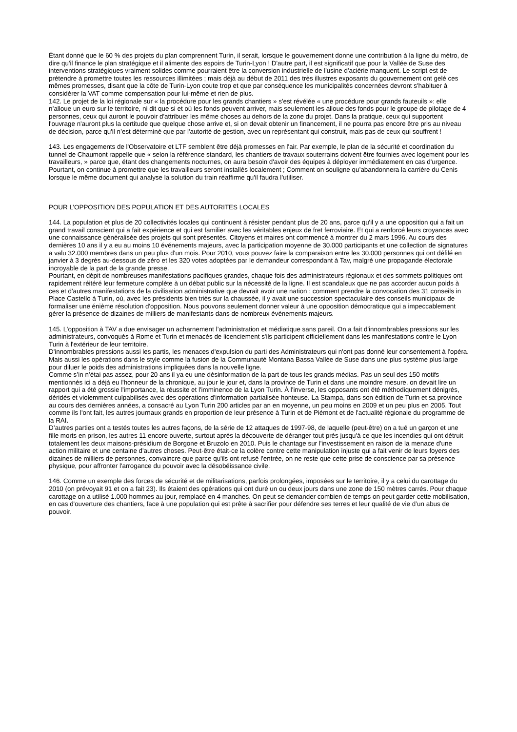Étant donné que le 60 % des projets du plan comprennent Turin, il serait, lorsque le gouvernement donne une contribution à la ligne du métro, de dire qu'il finance le plan stratégique et il alimente des espoirs de Turin-Lyon ! D'autre part, il est significatif que pour la Vallée de Suse des interventions stratégiques vraiment solides comme pourraient être la conversion industrielle de l'usine d'aciérie manquent. Le script est de prétendre à promettre toutes les ressources illimitées ; mais déjà au début de 2011 des très illustres exposants du gouvernement ont gelé ces mêmes promesses, disant que la côte de Turin-Lyon coute trop et que par conséquence les municipalités concernées devront s'habituer à considérer la VAT comme compensation pour lui-même et rien de plus.
142. Le projet de la loi régionale sur « la procédure pour les grands chantiers » s'est révélée « une procédure pour grands fauteuils »: elle n’alloue un euro sur le territoire, ni dit que si et où les fonds peuvent arriver, mais seulement les alloue des fonds pour le groupe de pilotage de 4 personnes, ceux qui auront le pouvoir d'attribuer les même choses au dehors de la zone du projet. Dans la pratique, ceux qui supportent l'ouvrage n'auront plus la certitude que quelque chose arrive et, si on devait obtenir un financement, il ne pourra pas encore être pris au niveau de décision, parce qu'il n’est déterminé que par l'autorité de gestion, avec un représentant qui construit, mais pas de ceux qui souffrent !
143. Les engagements de l'Observatoire et LTF semblent être déjà promesses en l'air. Par exemple, le plan de la sécurité et coordination du tunnel de Chaumont rappelle que « selon la référence standard, les chantiers de travaux souterrains doivent être fournies avec logement pour les travailleurs, » parce que, étant des changements nocturnes, on aura besoin d'avoir des équipes à déployer immédiatement en cas d'urgence. Pourtant, on continue à promettre que les travailleurs seront installés localement ; Comment on souligne qu’abandonnera la carrière du Cenis lorsque le même document qui analyse la solution du train réaffirme qu'il faudra l’utiliser.
POUR L’OPPOSITION DES POPULATION ET DES AUTORITES LOCALES
144. La population et plus de 20 collectivités locales qui continuent à résister pendant plus de 20 ans, parce qu'il y a une opposition qui a fait un grand travail conscient qui a fait expérience et qui est familier avec les véritables enjeux de fret ferroviaire. Et qui a renforcé leurs croyances avec une connaissance généralisée des projets qui sont présentés. Citoyens et maires ont commencé à montrer du 2 mars 1996. Au cours des dernières 10 ans il y a eu au moins 10 événements majeurs, avec la participation moyenne de 30.000 participants et une collection de signatures a valu 32.000 membres dans un peu plus d'un mois. Pour 2010, vous pouvez faire la comparaison entre les 30.000 personnes qui ont défilé en janvier à 3 degrés au-dessous de zéro et les 320 votes adoptées par le demandeur correspondant à Tav, malgré une propagande électorale incroyable de la part de la grande presse.
Pourtant, en dépit de nombreuses manifestations pacifiques grandes, chaque fois des administrateurs régionaux et des sommets politiques ont rapidement réitéré leur fermeture complète à un débat public sur la nécessité de la ligne. Il est scandaleux que ne pas accorder aucun poids à ces et d'autres manifestations de la civilisation administrative que devrait avoir une nation : comment prendre la convocation des 31 conseils in Place Castello à Turin, où, avec les présidents bien triés sur la chaussée, il y avait une succession spectaculaire des conseils municipaux de formaliser une énième résolution d'opposition. Nous pouvons seulement donner valeur à une opposition démocratique qui a impeccablement gérer la présence de dizaines de milliers de manifestants dans de nombreux événements majeurs.
145. L’opposition à TAV a due envisager un acharnement l’administration et médiatique sans pareil. On a fait d'innombrables pressions sur les administrateurs, convoqués à Rome et Turin et menacés de licenciement s'ils participent officiellement dans les manifestations contre le Lyon Turin à l'extérieur de leur territoire.
D'innombrables pressions aussi les partis, les menaces d'expulsion du parti des Administrateurs qui n'ont pas donné leur consentement à l'opéra. Mais aussi les opérations dans le style comme la fusion de la Communauté Montana Bassa Vallée de Suse dans une plus système plus large pour diluer le poids des administrations impliquées dans la nouvelle ligne.
Comme s’in n’étai pas assez, pour 20 ans il ya eu une désinformation de la part de tous les grands médias. Pas un seul des 150 motifs mentionnés ici a déjà eu l'honneur de la chronique, au jour le jour et, dans la province de Turin et dans une moindre mesure, on devait lire un rapport qui a été grossie l'importance, la réussite et l'imminence de la Lyon Turin. À l'inverse, les opposants ont été méthodiquement dénigrés, déridés et violemment culpabilisés avec des opérations d'information partialisée honteuse. La Stampa, dans son édition de Turin et sa province au cours des dernières années, a consacré au Lyon Turin 200 articles par an en moyenne, un peu moins en 2009 et un peu plus en 2005. Tout comme ils l'ont fait, les autres journaux grands en proportion de leur présence à Turin et de Piémont et de l'actualité régionale du programme de la RAI.
D’autres parties ont a testés toutes les autres façons, de la série de 12 attaques de 1997-98, de laquelle (peut-être) on a tué un garçon et une fille morts en prison, les autres 11 encore ouverte, surtout après la découverte de déranger tout près jusqu'à ce que les incendies qui ont détruit totalement les deux maisons-présidium de Borgone et Bruzolo en 2010. Puis le chantage sur l'investissement en raison de la menace d'une action militaire et une centaine d'autres choses. Peut-être était-ce la colère contre cette manipulation injuste qui a fait venir de leurs foyers des dizaines de milliers de personnes, convaincre que parce qu'ils ont refusé l'entrée, on ne reste que cette prise de conscience par sa présence physique, pour affronter l'arrogance du pouvoir avec la désobéissance civile.
146. Comme un exemple des forces de sécurité et de militarisations, parfois prolongées, imposées sur le territoire, il y a celui du carottage du 2010 (on prévoyait 91 et on a fait 23). Ils étaient des opérations qui ont duré un ou deux jours dans une zone de 150 mètres carrés. Pour chaque carottage on a utilisé 1.000 hommes au jour, remplacé en 4 manches. On peut se demander combien de temps on peut garder cette mobilisation, en cas d'ouverture des chantiers, face à une population qui est prête à sacrifier pour défendre ses terres et leur qualité de vie d’un abus de pouvoir.